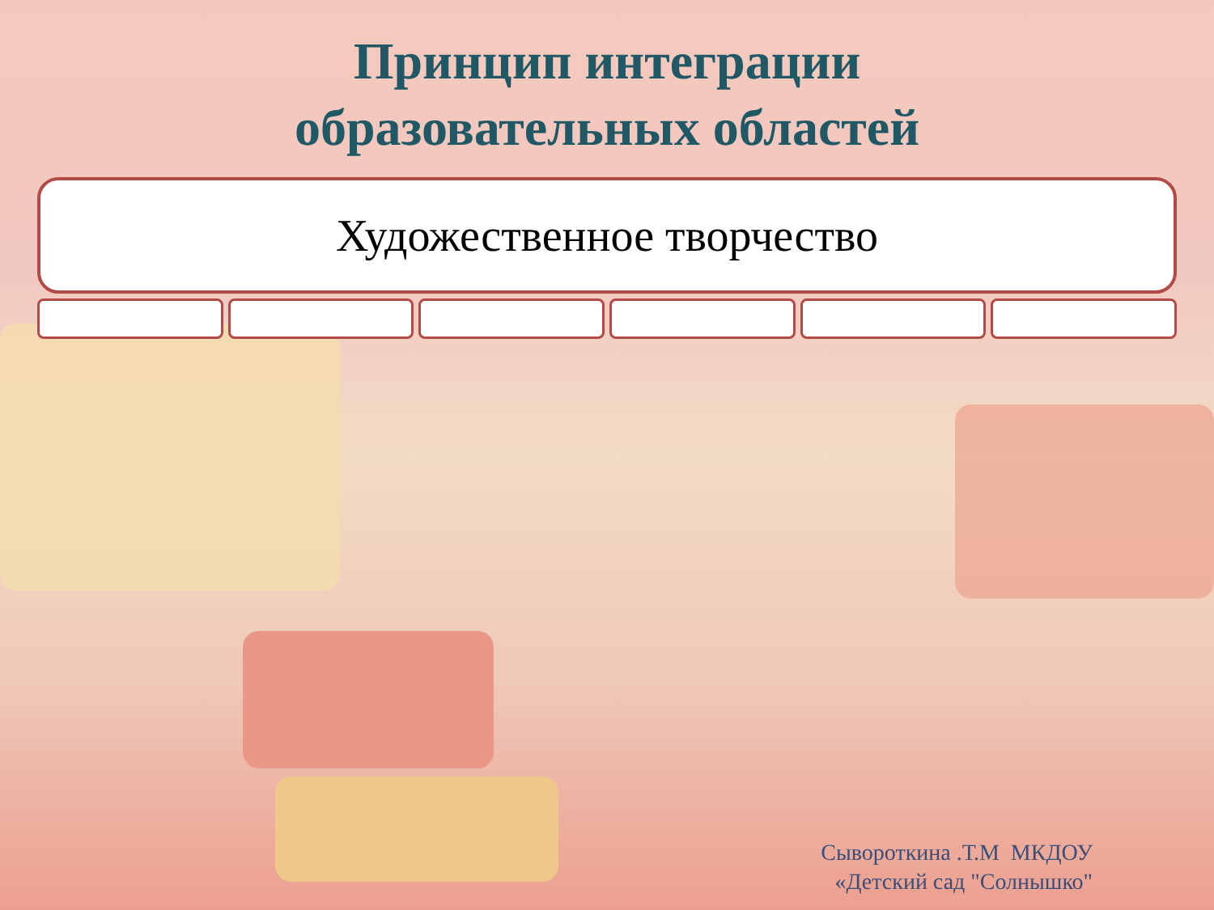Принцип интеграции
образовательных областей
Художественное творчество
Сывороткина .Т.М МКДОУ
«Детский сад "Солнышко"